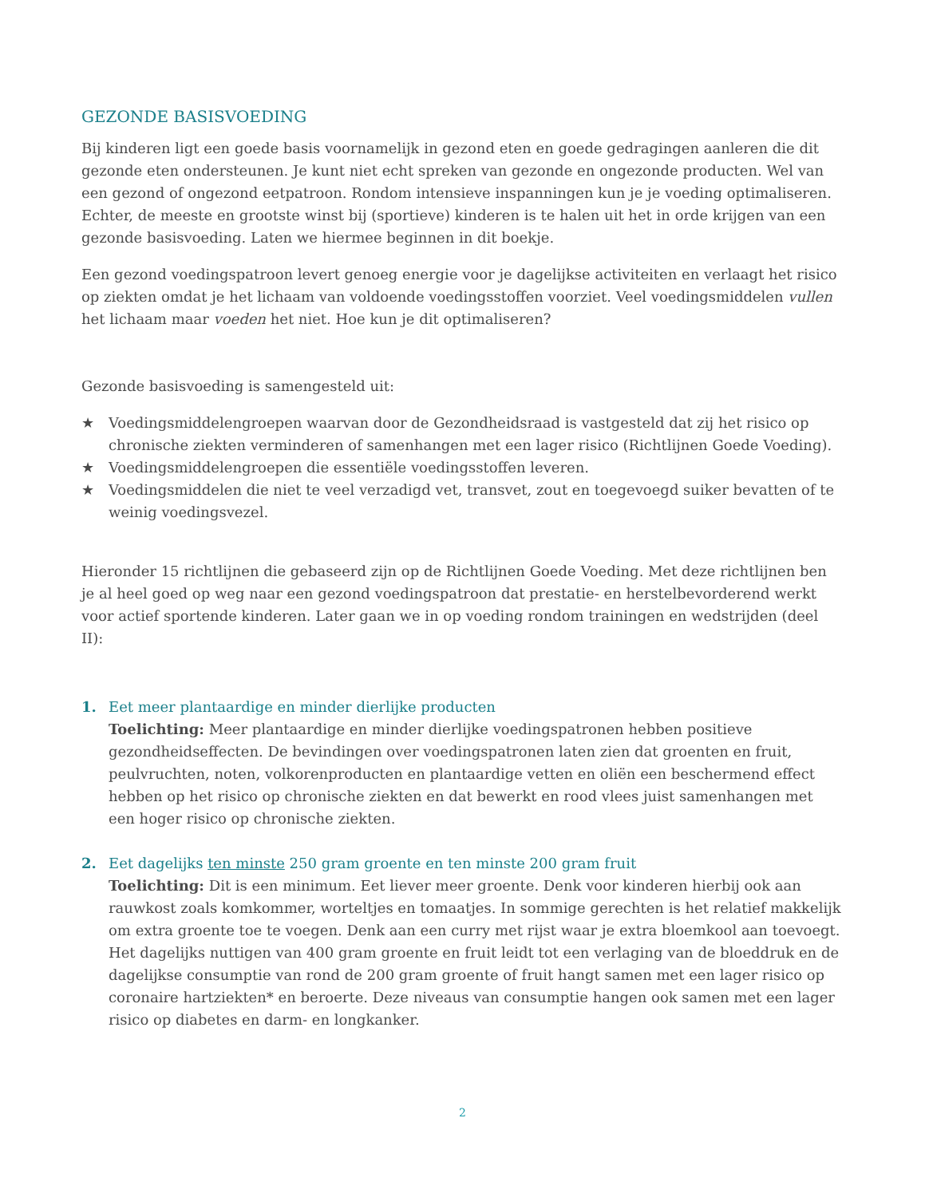GEZONDE BASISVOEDING
Bij kinderen ligt een goede basis voornamelijk in gezond eten en goede gedragingen aanleren die dit gezonde eten ondersteunen. Je kunt niet echt spreken van gezonde en ongezonde producten. Wel van een gezond of ongezond eetpatroon. Rondom intensieve inspanningen kun je je voeding optimaliseren. Echter, de meeste en grootste winst bij (sportieve) kinderen is te halen uit het in orde krijgen van een gezonde basisvoeding. Laten we hiermee beginnen in dit boekje.
Een gezond voedingspatroon levert genoeg energie voor je dagelijkse activiteiten en verlaagt het risico op ziekten omdat je het lichaam van voldoende voedingsstoffen voorziet. Veel voedingsmiddelen vullen het lichaam maar voeden het niet. Hoe kun je dit optimaliseren?
Gezonde basisvoeding is samengesteld uit:
★ Voedingsmiddelengroepen waarvan door de Gezondheidsraad is vastgesteld dat zij het risico op chronische ziekten verminderen of samenhangen met een lager risico (Richtlijnen Goede Voeding).
★ Voedingsmiddelengroepen die essentiële voedingsstoffen leveren.
★ Voedingsmiddelen die niet te veel verzadigd vet, transvet, zout en toegevoegd suiker bevatten of te weinig voedingsvezel.
Hieronder 15 richtlijnen die gebaseerd zijn op de Richtlijnen Goede Voeding. Met deze richtlijnen ben je al heel goed op weg naar een gezond voedingspatroon dat prestatie- en herstelbevorderend werkt voor actief sportende kinderen. Later gaan we in op voeding rondom trainingen en wedstrijden (deel II):
1. Eet meer plantaardige en minder dierlijke producten
Toelichting: Meer plantaardige en minder dierlijke voedingspatronen hebben positieve gezondheidseffecten. De bevindingen over voedingspatronen laten zien dat groenten en fruit, peulvruchten, noten, volkorenproducten en plantaardige vetten en oliën een beschermend effect hebben op het risico op chronische ziekten en dat bewerkt en rood vlees juist samenhangen met een hoger risico op chronische ziekten.
2. Eet dagelijks ten minste 250 gram groente en ten minste 200 gram fruit
Toelichting: Dit is een minimum. Eet liever meer groente. Denk voor kinderen hierbij ook aan rauwkost zoals komkommer, worteltjes en tomaatjes. In sommige gerechten is het relatief makkelijk om extra groente toe te voegen. Denk aan een curry met rijst waar je extra bloemkool aan toevoegt. Het dagelijks nuttigen van 400 gram groente en fruit leidt tot een verlaging van de bloeddruk en de dagelijkse consumptie van rond de 200 gram groente of fruit hangt samen met een lager risico op coronaire hartziekten* en beroerte. Deze niveaus van consumptie hangen ook samen met een lager risico op diabetes en darm- en longkanker.
2